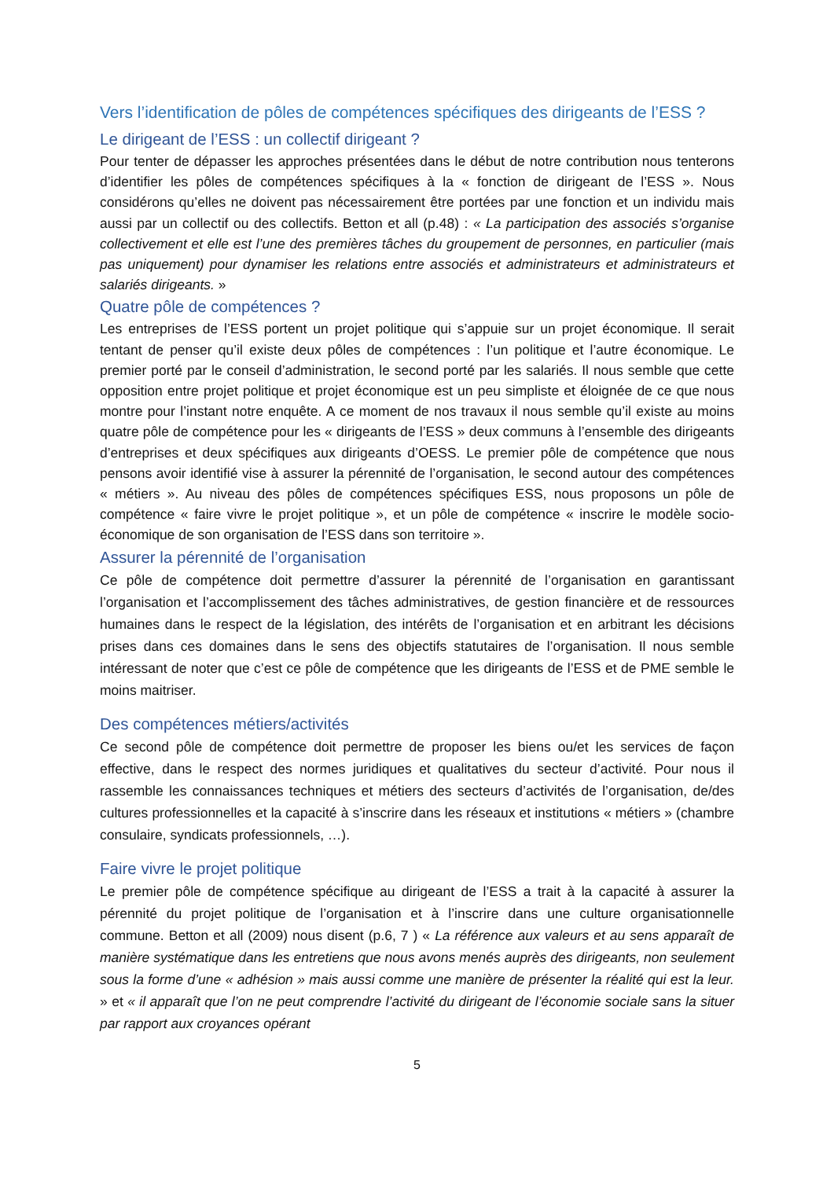Vers l’identification de pôles de compétences spécifiques des dirigeants de l’ESS ?
Le dirigeant de l’ESS : un collectif dirigeant ?
Pour tenter de dépasser les approches présentées dans le début de notre contribution nous tenterons d’identifier les pôles de compétences spécifiques à la « fonction de dirigeant de l’ESS ». Nous considérons qu’elles ne doivent pas nécessairement être portées par une fonction et un individu mais aussi par un collectif ou des collectifs. Betton et all (p.48) : « La participation des associés s’organise collectivement et elle est l’une des premières tâches du groupement de personnes, en particulier (mais pas uniquement) pour dynamiser les relations entre associés et administrateurs et administrateurs et salariés dirigeants. »
Quatre pôle de compétences ?
Les entreprises de l’ESS portent un projet politique qui s’appuie sur un projet économique. Il serait tentant de penser qu’il existe deux pôles de compétences : l’un politique et l’autre économique. Le premier porté par le conseil d’administration, le second porté par les salariés. Il nous semble que cette opposition entre projet politique et projet économique est un peu simpliste et éloignée de ce que nous montre pour l’instant notre enquête. A ce moment de nos travaux il nous semble qu’il existe au moins quatre pôle de compétence pour les « dirigeants de l’ESS » deux communs à l’ensemble des dirigeants d’entreprises et deux spécifiques aux dirigeants d’OESS. Le premier pôle de compétence que nous pensons avoir identifié vise à assurer la pérennité de l’organisation, le second autour des compétences « métiers ». Au niveau des pôles de compétences spécifiques ESS, nous proposons un pôle de compétence « faire vivre le projet politique », et un pôle de compétence « inscrire le modèle socio-économique de son organisation de l’ESS dans son territoire ».
Assurer la pérennité de l’organisation
Ce pôle de compétence doit permettre d’assurer la pérennité de l’organisation en garantissant l’organisation et l’accomplissement des tâches administratives, de gestion financière et de ressources humaines dans le respect de la législation, des intérêts de l’organisation et en arbitrant les décisions prises dans ces domaines dans le sens des objectifs statutaires de l’organisation. Il nous semble intéressant de noter que c’est ce pôle de compétence que les dirigeants de l’ESS et de PME semble le moins maitriser.
Des compétences métiers/activités
Ce second pôle de compétence doit permettre de proposer les biens ou/et les services de façon effective, dans le respect des normes juridiques et qualitatives du secteur d’activité. Pour nous il rassemble les connaissances techniques et métiers des secteurs d’activités de l’organisation, de/des cultures professionnelles et la capacité à s’inscrire dans les réseaux et institutions « métiers » (chambre consulaire, syndicats professionnels, …).
Faire vivre le projet politique
Le premier pôle de compétence spécifique au dirigeant de l’ESS a trait à la capacité à assurer la pérennité du projet politique de l’organisation et à l’inscrire dans une culture organisationnelle commune. Betton et all (2009) nous disent (p.6, 7 ) « La référence aux valeurs et au sens apparaît de manière systématique dans les entretiens que nous avons menés auprès des dirigeants, non seulement sous la forme d’une « adhésion » mais aussi comme une manière de présenter la réalité qui est la leur. » et « il apparaît que l’on ne peut comprendre l’activité du dirigeant de l’économie sociale sans la situer par rapport aux croyances opérant
5